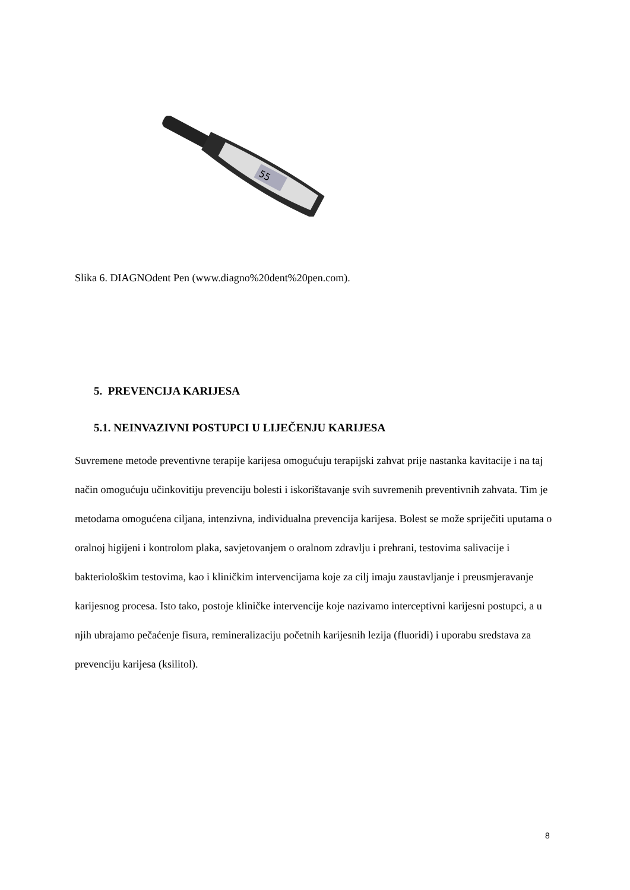55
Slika 6. DIAGNOdent Pen (www.diagno%20dent%20pen.com).
5. PREVENCIJA KARIJESA
5.1. NEINVAZIVNI POSTUPCI U LIJEČENJU KARIJESA
Suvremene metode preventivne terapije karijesa omogućuju terapijski zahvat prije nastanka kavitacije i na taj način omogućuju učinkovitiju prevenciju bolesti i iskorištavanje svih suvremenih preventivnih zahvata. Tim je metodama omogućena ciljana, intenzivna, individualna prevencija karijesa. Bolest se može spriječiti uputama o oralnoj higijeni i kontrolom plaka, savjetovanjem o oralnom zdravlju i prehrani, testovima salivacije i bakteriološkim testovima, kao i kliničkim intervencijama koje za cilj imaju zaustavljanje i preusmjeravanje karijesnog procesa. Isto tako, postoje kliničke intervencije koje nazivamo interceptivni karijesni postupci, a u njih ubrajamo pečaćenje fisura, remineralizaciju početnih karijesnih lezija (fluoridi) i uporabu sredstava za prevenciju karijesa (ksilitol).
8